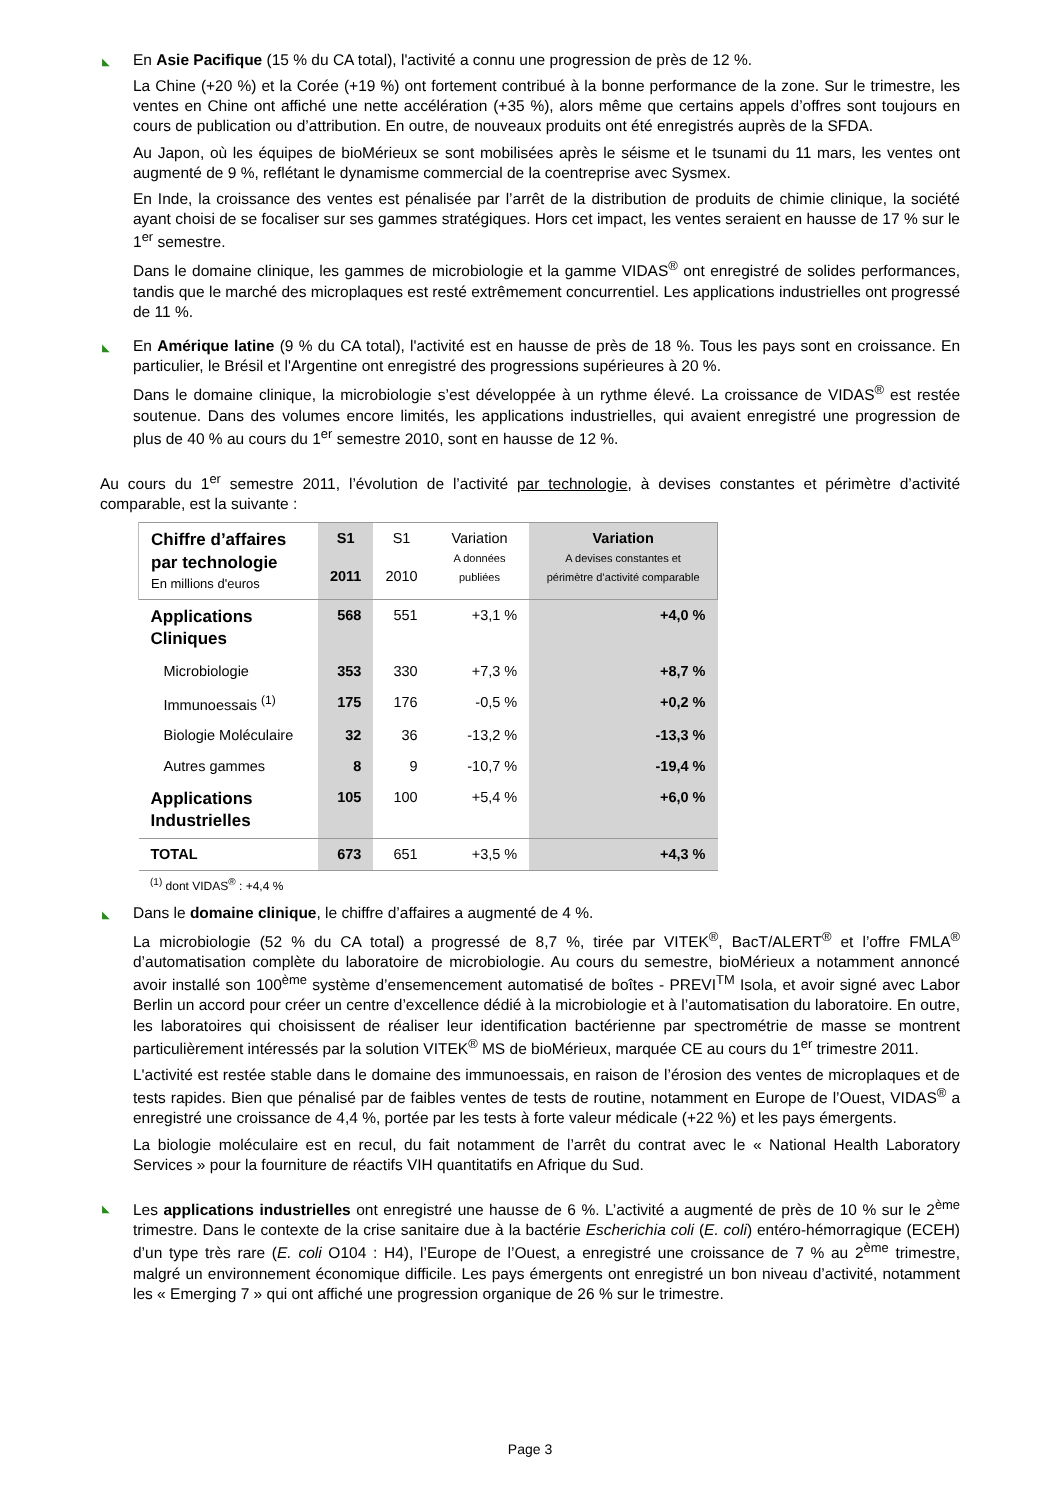◣
En Asie Pacifique (15 % du CA total), l'activité a connu une progression de près de 12 %.
La Chine (+20 %) et la Corée (+19 %) ont fortement contribué à la bonne performance de la zone. Sur le trimestre, les ventes en Chine ont affiché une nette accélération (+35 %), alors même que certains appels d’offres sont toujours en cours de publication ou d’attribution. En outre, de nouveaux produits ont été enregistrés auprès de la SFDA.
Au Japon, où les équipes de bioMérieux se sont mobilisées après le séisme et le tsunami du 11 mars, les ventes ont augmenté de 9 %, reflétant le dynamisme commercial de la coentreprise avec Sysmex.
En Inde, la croissance des ventes est pénalisée par l’arrêt de la distribution de produits de chimie clinique, la société ayant choisi de se focaliser sur ses gammes stratégiques. Hors cet impact, les ventes seraient en hausse de 17 % sur le 1<sup>er</sup> semestre.
Dans le domaine clinique, les gammes de microbiologie et la gamme VIDAS<sup>®</sup> ont enregistré de solides performances, tandis que le marché des microplaques est resté extrêmement concurrentiel. Les applications industrielles ont progressé de 11 %.
◣
En Amérique latine (9 % du CA total), l'activité est en hausse de près de 18 %. Tous les pays sont en croissance. En particulier, le Brésil et l'Argentine ont enregistré des progressions supérieures à 20 %.
Dans le domaine clinique, la microbiologie s’est développée à un rythme élevé. La croissance de VIDAS<sup>®</sup> est restée soutenue. Dans des volumes encore limités, les applications industrielles, qui avaient enregistré une progression de plus de 40 % au cours du 1<sup>er</sup> semestre 2010, sont en hausse de 12 %.
Au cours du 1<sup>er</sup> semestre 2011, l’évolution de l’activité par technologie, à devises constantes et périmètre d’activité comparable, est la suivante :
| Chiffre d’affaires par technologie En millions d'euros | S1 2011 | S1 2010 | Variation A données publiées | Variation A devises constantes et périmètre d’activité comparable |
| --- | --- | --- | --- | --- |
| Applications Cliniques | 568 | 551 | +3,1 % | +4,0 % |
| Microbiologie | 353 | 330 | +7,3 % | +8,7 % |
| Immunoessais <sup>(1)</sup> | 175 | 176 | -0,5 % | +0,2 % |
| Biologie Moléculaire | 32 | 36 | -13,2 % | -13,3 % |
| Autres gammes | 8 | 9 | -10,7 % | -19,4 % |
| Applications Industrielles | 105 | 100 | +5,4 % | +6,0 % |
| TOTAL | 673 | 651 | +3,5 % | +4,3 % |
<sup>(1)</sup> dont VIDAS<sup>®</sup> : +4,4 %
◣
Dans le domaine clinique, le chiffre d’affaires a augmenté de 4 %.
La microbiologie (52 % du CA total) a progressé de 8,7 %, tirée par VITEK<sup>®</sup>, BacT/ALERT<sup>®</sup> et l’offre FMLA<sup>®</sup> d’automatisation complète du laboratoire de microbiologie. Au cours du semestre, bioMérieux a notamment annoncé avoir installé son 100<sup>ème</sup> système d’ensemencement automatisé de boîtes - PREVI<sup>TM</sup> Isola, et avoir signé avec Labor Berlin un accord pour créer un centre d’excellence dédié à la microbiologie et à l’automatisation du laboratoire. En outre, les laboratoires qui choisissent de réaliser leur identification bactérienne par spectrométrie de masse se montrent particulièrement intéressés par la solution VITEK<sup>®</sup> MS de bioMérieux, marquée CE au cours du 1<sup>er</sup> trimestre 2011.
L'activité est restée stable dans le domaine des immunoessais, en raison de l’érosion des ventes de microplaques et de tests rapides. Bien que pénalisé par de faibles ventes de tests de routine, notamment en Europe de l’Ouest, VIDAS<sup>®</sup> a enregistré une croissance de 4,4 %, portée par les tests à forte valeur médicale (+22 %) et les pays émergents.
La biologie moléculaire est en recul, du fait notamment de l’arrêt du contrat avec le « National Health Laboratory Services » pour la fourniture de réactifs VIH quantitatifs en Afrique du Sud.
◣
Les applications industrielles ont enregistré une hausse de 6 %. L’activité a augmenté de près de 10 % sur le 2<sup>ème</sup> trimestre. Dans le contexte de la crise sanitaire due à la bactérie Escherichia coli (E. coli) entéro-hémorragique (ECEH) d’un type très rare (E. coli O104 : H4), l’Europe de l’Ouest, a enregistré une croissance de 7 % au 2<sup>ème</sup> trimestre, malgré un environnement économique difficile. Les pays émergents ont enregistré un bon niveau d’activité, notamment les « Emerging 7 » qui ont affiché une progression organique de 26 % sur le trimestre.
Page 3